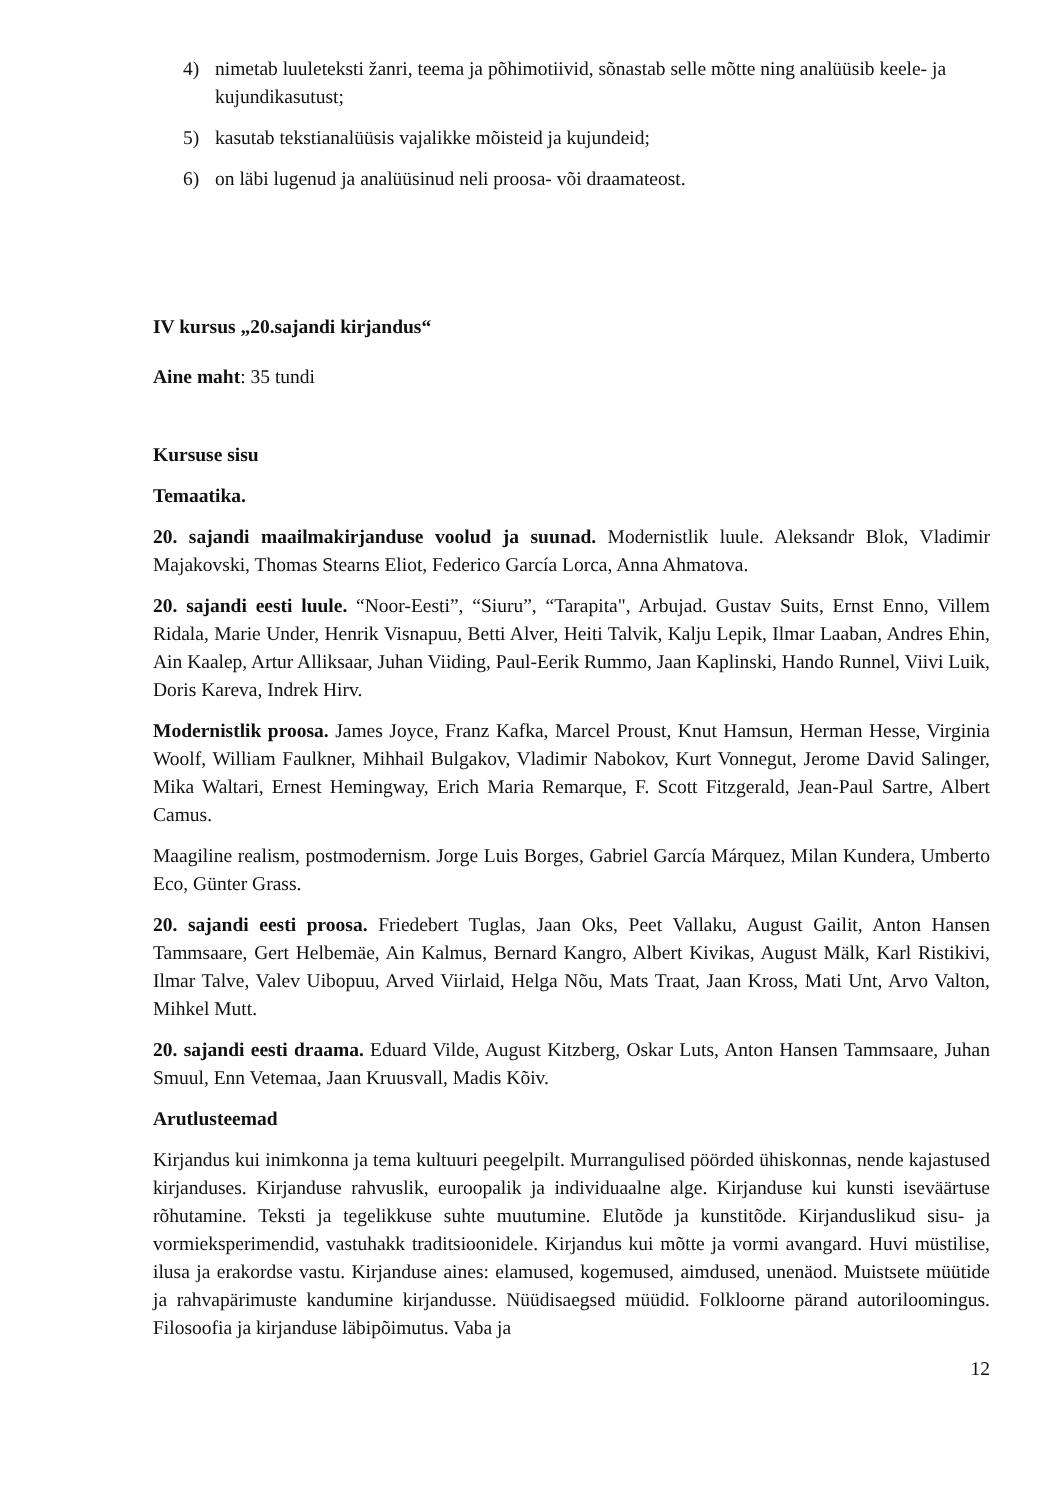4) nimetab luuleteksti žanri, teema ja põhimotiivid, sõnastab selle mõtte ning analüüsib keele- ja kujundikasutust;
5) kasutab tekstianalüüsis vajalikke mõisteid ja kujundeid;
6) on läbi lugenud ja analüüsinud neli proosa- või draamateost.
IV kursus „20.sajandi kirjandus“
Aine maht: 35 tundi
Kursuse sisu
Temaatika.
20. sajandi maailmakirjanduse voolud ja suunad. Modernistlik luule. Aleksandr Blok, Vladimir Majakovski, Thomas Stearns Eliot, Federico García Lorca, Anna Ahmatova.
20. sajandi eesti luule. “Noor-Eesti”, “Siuru”, “Tarapita", Arbujad. Gustav Suits, Ernst Enno, Villem Ridala, Marie Under, Henrik Visnapuu, Betti Alver, Heiti Talvik, Kalju Lepik, Ilmar Laaban, Andres Ehin, Ain Kaalep, Artur Alliksaar, Juhan Viiding, Paul-Eerik Rummo, Jaan Kaplinski, Hando Runnel, Viivi Luik, Doris Kareva, Indrek Hirv.
Modernistlik proosa. James Joyce, Franz Kafka, Marcel Proust, Knut Hamsun, Herman Hesse, Virginia Woolf, William Faulkner, Mihhail Bulgakov, Vladimir Nabokov, Kurt Vonnegut, Jerome David Salinger, Mika Waltari, Ernest Hemingway, Erich Maria Remarque, F. Scott Fitzgerald, Jean-Paul Sartre, Albert Camus.
Maagiline realism, postmodernism. Jorge Luis Borges, Gabriel García Márquez, Milan Kundera, Umberto Eco, Günter Grass.
20. sajandi eesti proosa. Friedebert Tuglas, Jaan Oks, Peet Vallaku, August Gailit, Anton Hansen Tammsaare, Gert Helbemäe, Ain Kalmus, Bernard Kangro, Albert Kivikas, August Mälk, Karl Ristikivi, Ilmar Talve, Valev Uibopuu, Arved Viirlaid, Helga Nõu, Mats Traat, Jaan Kross, Mati Unt, Arvo Valton, Mihkel Mutt.
20. sajandi eesti draama. Eduard Vilde, August Kitzberg, Oskar Luts, Anton Hansen Tammsaare, Juhan Smuul, Enn Vetemaa, Jaan Kruusvall, Madis Kõiv.
Arutlusteemad
Kirjandus kui inimkonna ja tema kultuuri peegelpilt. Murrangulised pöörded ühiskonnas, nende kajastused kirjanduses. Kirjanduse rahvuslik, euroopalik ja individuaalne alge. Kirjanduse kui kunsti iseväärtuse rõhutamine. Teksti ja tegelikkuse suhte muutumine. Elutõde ja kunstitõde. Kirjanduslikud sisu- ja vormieksperimendid, vastuhakk traditsioonidele. Kirjandus kui mõtte ja vormi avangard. Huvi müstilise, ilusa ja erakordse vastu. Kirjanduse aines: elamused, kogemused, aimdused, unenäod. Muistsete müütide ja rahvapärimuste kandumine kirjandusse. Nüüdisaegsed müüdid. Folkloorne pärand autoriloomingus. Filosoofia ja kirjanduse läbipõimutus. Vaba ja
12